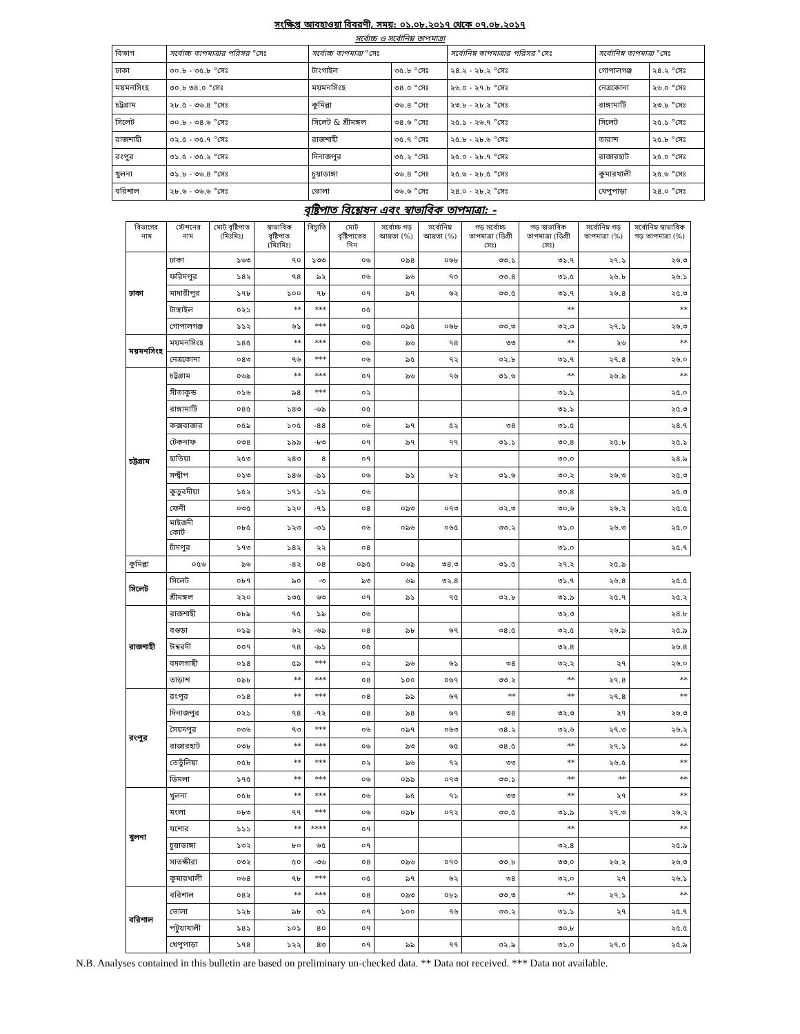সংক্ষিপ্ত আবহাওয়া বিবরণী, সময়: ০১.০৮.২০১৭ থেকে ০৭.০৮.২০১৭
সর্বোচ্চ ও সর্বোনিম্ন তাপমাত্রা
| বিভাগ | সর্বোচ্চ তাপমাত্রার পরিসর °সেঃ | সর্বোচ্চ তাপমাত্রা °সেঃ | | সর্বোনিম্ন তাপমাত্রার পরিসর °সেঃ | সর্বোনিম্ন তাপমাত্রা °সেঃ | |
| ঢাকা | ৩০.৮ - ৩৫.৮ °সেঃ | টাংগাইল | ৩৫.৮ °সেঃ | ২৪.২ - ২৮.২ °সেঃ | গোপালগঞ্জ | ২৪.২ °সেঃ |
| ময়মনসিংহ | ৩০.৮ ৩৪.০ °সেঃ | ময়মনসিংহ | ৩৪.০ °সেঃ | ২৬.০ - ২৭.৮ °সেঃ | নেত্রকোনা | ২৬.০ °সেঃ |
| চট্টগ্রাম | ২৮.৫ - ৩৬.৪ °সেঃ | কুমিল্লা | ৩৬.৪ °সেঃ | ২৩.৮ - ২৮.২ °সেঃ | রাঙ্গামাটি | ২৩.৮ °সেঃ |
| সিলেট | ৩০.৮ - ৩৪.৬ °সেঃ | সিলেট & শ্রীমঙ্গল | ৩৪.৬ °সেঃ | ২৫.১ - ২৬.৭ °সেঃ | সিলেট | ২৫.১ °সেঃ |
| রাজশাহী | ৩২.৫ - ৩৫.৭ °সেঃ | রাজশাহী | ৩৫.৭ °সেঃ | ২৫.৮ - ২৮.৬ °সেঃ | তারাশ | ২৫.৮ °সেঃ |
| রংপুর | ৩১.৫ - ৩৫.২ °সেঃ | দিনাজপুর | ৩৫.২ °সেঃ | ২৫.০ - ২৮.৭ °সেঃ | রাজারহাট | ২৫.০ °সেঃ |
| খুলনা | ৩১.৮ - ৩৬.৪ °সেঃ | চুয়াডাঙ্গা | ৩৬.৪ °সেঃ | ২৫.৬ - ২৮.৫ °সেঃ | কুমারখালী | ২৫.৬ °সেঃ |
| বরিশাল | ২৮.৬ - ৩৬.৬ °সেঃ | ভোলা | ৩৬.৬ °সেঃ | ২৪.০ - ২৮.২ °সেঃ | খেপুপাড়া | ২৪.০ °সেঃ |
বৃষ্টিপাত বিশ্লেষন এবং স্বাভাবিক তাপমাত্রা: -
| বিভাগের নাম | স্টেশনের নাম | মোট বৃষ্টিপাত (মিঃমিঃ) | স্বাভাবিক বৃষ্টিপাত (মিঃমিঃ) | বিচ্যুতি | মোট বৃষ্টিপাতের দিন | সর্বোচ্চ গড় আদ্রতা (%) | সর্বোনিম্ন আদ্রতা (%) | গড় সর্বোচ্চ তাপমাত্রা (ডিগ্রী সেঃ) | গড় স্বাভাবিক তাপমাত্রা (ডিগ্রী সেঃ) | সর্বোনিম্ন গড় তাপমাত্রা (%) | সর্বোনিম্ন স্বাভাবিক গড় তাপমাত্রা (%) |
| --- | --- | --- | --- | --- | --- | --- | --- | --- | --- | --- | --- |
| ঢাকা | ঢাকা | ১৬৩ | ৭০ | ১৩৩ | ০৬ | ০৯৪ | ০৬৮ | ৩৩.১ | ৩১.৭ | ২৭.১ | ২৬.৩ |
| | ফরিদপুর | ১৪২ | ৭৪ | ৯২ | ০৬ | ৯৬ | ৭০ | ৩৩.৪ | ৩১.৫ | ২৬.৮ | ২৬.১ |
| | মাদারীপুর | ১৭৮ | ১০০ | ৭৮ | ০৭ | ৯৭ | ৬২ | ৩৩.৫ | ৩১.৭ | ২৬.৪ | ২৫.৩ |
| | টাঙ্গাইল | ০২১ | ** | *** | ০৫ | | | | ** | | ** |
| | গোপালগঞ্জ | ১১২ | ৬১ | *** | ০৫ | ০৯৫ | ০৬৮ | ৩৩.৩ | ৩২.৩ | ২৭.১ | ২৬.৩ |
| ময়মনসিংহ | ময়মনসিংহ | ১৪৫ | ** | *** | ০৬ | ৯৬ | ৭৪ | ৩৩ | ** | ২৬ | ** |
| | নেত্রকোনা | ০৪৩ | ৭৬ | *** | ০৬ | ৯৫ | ৭২ | ৩২.৮ | ৩১.৭ | ২৭.৪ | ২৬.০ |
| চট্টগ্রাম | চট্টগ্রাম | ০৬৯ | ** | *** | ০৭ | ৯৬ | ৭৬ | ৩১.৬ | ** | ২৬.৯ | ** |
| | সীতাকুন্ড | ০১৬ | ৯৪ | *** | ০২ | | | | ৩১.১ | | ২৫.০ |
| | রাঙ্গামাটি | ০৪৫ | ১৪৩ | -৬৯ | ০৫ | | | | ৩১.১ | | ২৫.৩ |
| | কক্সবাজার | ০৫৯ | ১০৫ | -৪৪ | ০৬ | ৯৭ | ৫২ | ৩৪ | ৩১.৫ | | ২৪.৭ |
| | টেকনাফ | ০৩৪ | ১৯৯ | -৮৩ | ০৭ | ৯৭ | ৭৭ | ৩১.১ | ৩০.৪ | ২৫.৮ | ২৫.১ |
| | হাতিয়া | ২৫৩ | ২৪৩ | ৪ | ০৭ | | | | ৩০.০ | | ২৪.৯ |
| | সন্দ্বীপ | ০১৩ | ১৪৬ | -৯১ | ০৬ | ৯১ | ৮২ | ৩১.৬ | ৩০.২ | ২৬.৩ | ২৫.৩ |
| | কুতুবদীয়া | ১৫২ | ১৭১ | -১১ | ০৬ | | | | ৩০.৪ | | ২৫.৩ |
| | ফেনী | ০৩৫ | ১২০ | -৭১ | ০৪ | ০৯৩ | ০৭৩ | ৩২.৩ | ৩০.৬ | ২৬.২ | ২৫.৫ |
| | মাইজদী কোর্ট | ০৮৫ | ১২৩ | -৩১ | ০৬ | ০৯৬ | ০৬৫ | ৩৩.২ | ৩১.০ | ২৬.৩ | ২৫.০ |
| | চাঁদপুর | ১৭৩ | ১৪২ | ২২ | ০৪ | | | | ৩১.০ | | ২৫.৭ |
| কুমিল্লা | ০৫৬ | ৯৬ | -৪২ | ০৪ | ০৯৫ | ০৬৯ | ৩৪.৩ | ৩১.৫ | ২৭.২ | ২৫.৯ | |
| সিলেট | সিলেট | ০৮৭ | ৯০ | -৩ | ৯৩ | ৬৯ | ৩২.৪ | | ৩১.৭ | ২৬.৪ | ২৫.৫ |
| | শ্রীমঙ্গল | ২২০ | ১৩৫ | ৬৩ | ০৭ | ৯১ | ৭৫ | ৩২.৮ | ৩১.৯ | ২৫.৭ | ২৫.২ |
| রাজশাহী | রাজশাহী | ০৮৯ | ৭৫ | ১৯ | ০৬ | | | | ৩২.৩ | | ২৪.৮ |
| | বগুড়া | ০১৯ | ৬২ | -৬৯ | ০৪ | ৯৮ | ৬৭ | ৩৪.৫ | ৩২.৫ | ২৬.৯ | ২৫.৯ |
| | ঈশ্বরদী | ০০৭ | ৭৪ | -৯১ | ০৫ | | | | ৩২.৪ | | ২৬.৪ |
| | বদলগাছী | ০১৪ | ৫৯ | *** | ০২ | ৯৬ | ৬১ | ৩৪ | ৩২.২ | ২৭ | ২৬.০ |
| | তাড়াশ | ০৯৮ | ** | *** | ০৪ | ১০০ | ০৬৭ | ৩৩.২ | ** | ২৭.৪ | ** |
| রংপুর | রংপুর | ০১৪ | ** | *** | ০৪ | ৯৯ | ৬৭ | ** | ** | ২৭.৪ | ** |
| | দিনাজপুর | ০২১ | ৭৪ | -৭২ | ০৪ | ৯৪ | ৬৭ | ৩৪ | ৩২.৩ | ২৭ | ২৬.৩ |
| | সৈয়দপুর | ০৩৬ | ৭৩ | *** | ০৬ | ০৯৭ | ০৬৩ | ৩৪.২ | ৩২.৬ | ২৭.৩ | ২৬.২ |
| | রাজারহাট | ০৩৮ | ** | *** | ০৬ | ৯৩ | ৬৫ | ৩৪.৫ | ** | ২৭.১ | ** |
| | তেতুঁলিয়া | ০৫৮ | ** | *** | ০২ | ৯৬ | ৭২ | ৩৩ | ** | ২৬.৫ | ** |
| | ডিমলা | ১৭৫ | ** | *** | ০৬ | ০৯৯ | ০৭৩ | ৩৩.১ | ** | ** | ** |
| খুলনা | খুলনা | ০৫৮ | ** | *** | ০৬ | ৯৫ | ৭১ | ৩৩ | ** | ২৭ | ** |
| | মংলা | ০৮৩ | ৭৭ | *** | ০৬ | ০৯৮ | ০৭২ | ৩৩.৫ | ৩১.৯ | ২৭.৩ | ২৬.২ |
| | যশোর | ১১১ | ** | **** | ০৭ | | | | ** | | ** |
| | চুয়াডাঙ্গা | ১৩২ | ৮০ | ৬৫ | ০৭ | | | | ৩২.৪ | | ২৫.৯ |
| | সাতক্ষীরা | ০৩২ | ৫০ | -৩৬ | ০৪ | ০৯৬ | ০৭০ | ৩৩.৮ | ৩৩.০ | ২৬.২ | ২৬.৩ |
| | কুমারখালী | ০৬৪ | ৭৮ | *** | ০৫ | ৯৭ | ৬২ | ৩৪ | ৩২.০ | ২৭ | ২৬.১ |
| বরিশাল | বরিশাল | ০৪২ | ** | *** | ০৪ | ০৯৩ | ০৮১ | ৩৩.৩ | ** | ২৭.১ | ** |
| | ভোলা | ১২৮ | ৯৮ | ৩১ | ০৭ | ১০০ | ৭৬ | ৩৩.২ | ৩১.১ | ২৭ | ২৫.৭ |
| | পটুয়াখালী | ১৪১ | ১০১ | ৪০ | ০৭ | | | | ৩০.৮ | | ২৫.৫ |
| | খেপুপাড়া | ১৭৪ | ১২২ | ৪৩ | ০৭ | ৯৯ | ৭৭ | ৩২.৯ | ৩১.০ | ২৭.০ | ২৫.৯ |
N.B. Analyses contained in this bulletin are based on preliminary un-checked data. ** Data not received. *** Data not available.